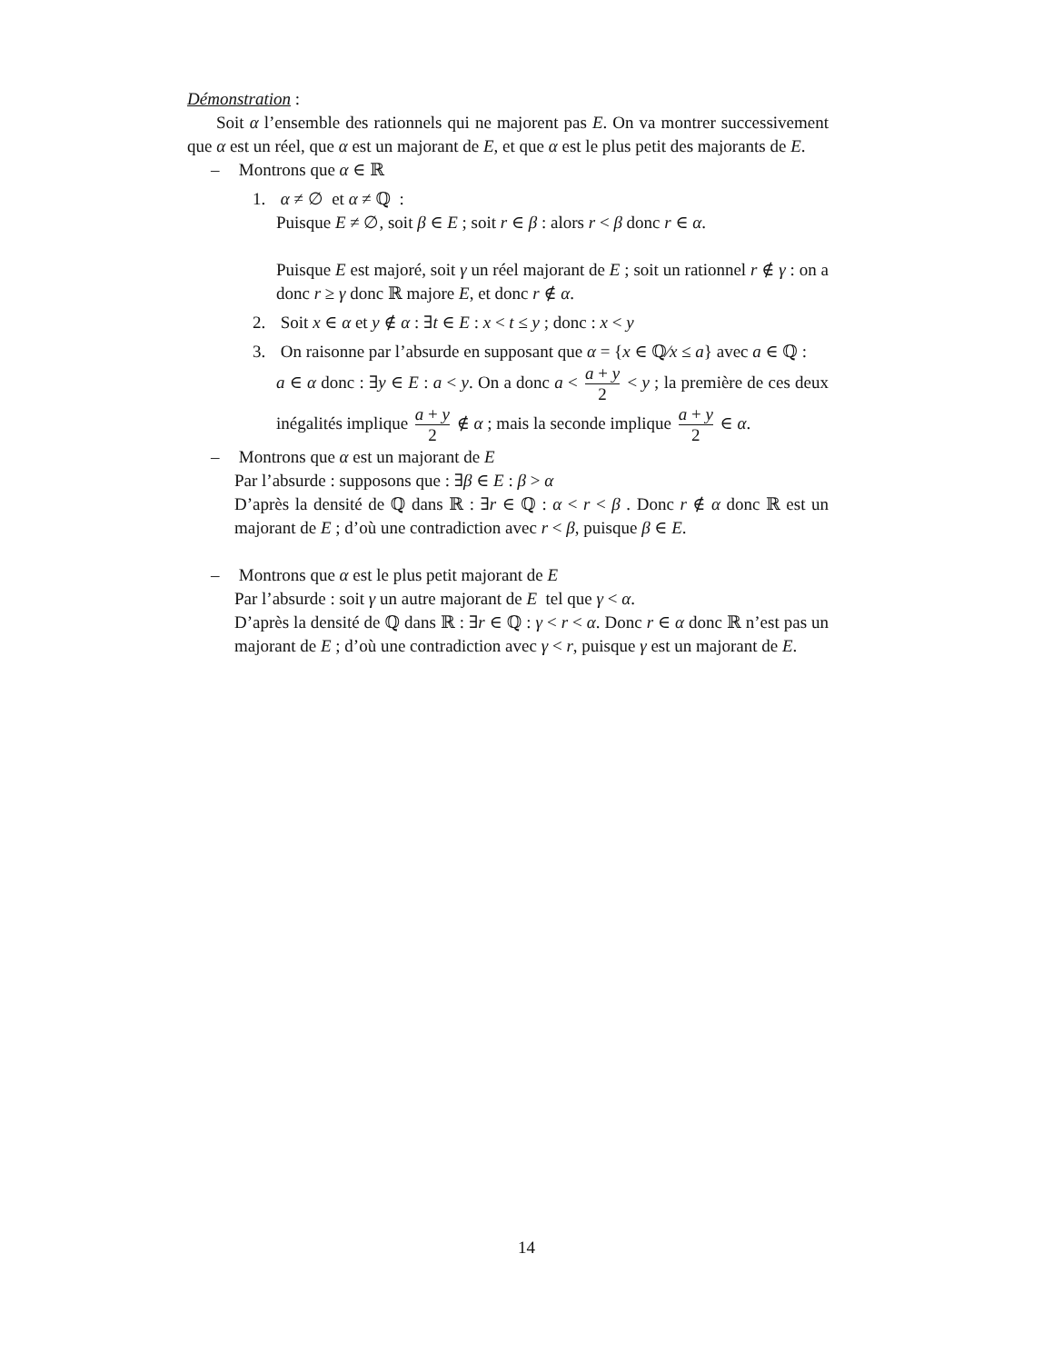Démonstration :
Soit α l’ensemble des rationnels qui ne majorent pas E. On va montrer successivement que α est un réel, que α est un majorant de E, et que α est le plus petit des majorants de E.
– Montrons que α ∈ ℝ
1. α ≠ ∅ et α ≠ ℚ :
Puisque E ≠ ∅, soit β ∈ E ; soit r ∈ β : alors r < β donc r ∈ α.
Puisque E est majoré, soit γ un réel majorant de E ; soit un rationnel r ∉ γ : on a donc r ≥ γ donc ℝ majore E, et donc r ∉ α.
2. Soit x ∈ α et y ∉ α : ∃t ∈ E : x < t ≤ y ; donc : x < y
3. On raisonne par l’absurde en supposant que α = {x ∈ ℚ∕x ≤ a} avec a ∈ ℚ :
a ∈ α donc : ∃y ∈ E : a < y. On a donc a < a + y 2 < y ; la première de ces deux inégalités implique a + y 2 ∉ α ; mais la seconde implique a + y 2 ∈ α.
– Montrons que α est un majorant de E
Par l’absurde : supposons que : ∃β ∈ E : β > α
D’après la densité de ℚ dans ℝ : ∃r ∈ ℚ : α < r < β . Donc r ∉ α donc ℝ est un majorant de E ; d’où une contradiction avec r < β, puisque β ∈ E.
– Montrons que α est le plus petit majorant de E
Par l’absurde : soit γ un autre majorant de E tel que γ < α.
D’après la densité de ℚ dans ℝ : ∃r ∈ ℚ : γ < r < α. Donc r ∈ α donc ℝ n’est pas un majorant de E ; d’où une contradiction avec γ < r, puisque γ est un majorant de E.
14